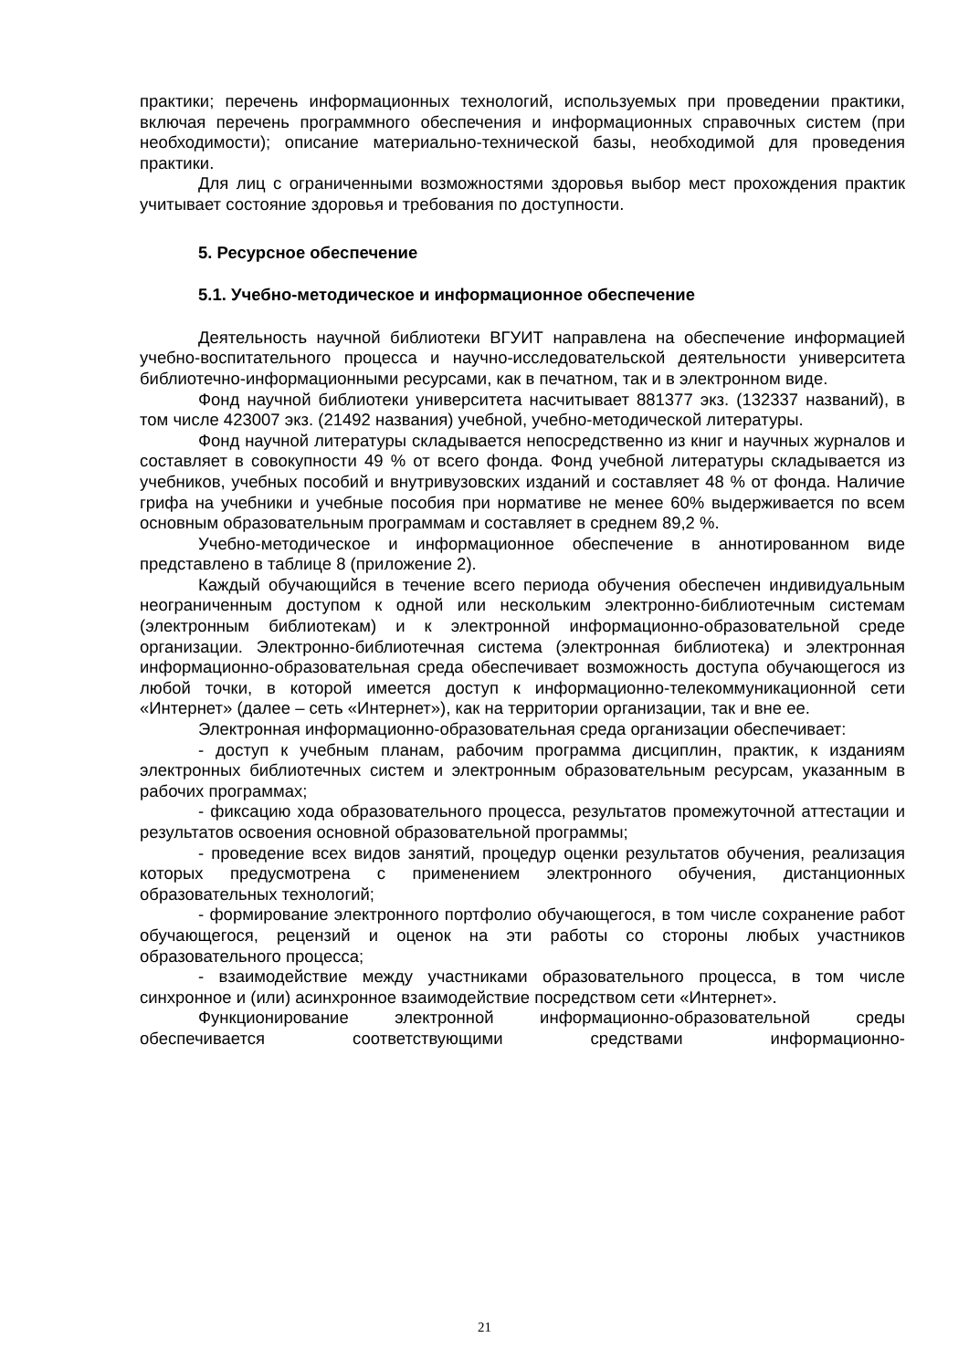практики; перечень информационных технологий, используемых при проведении практики, включая перечень программного обеспечения и информационных справочных систем (при необходимости); описание материально-технической базы, необходимой для проведения практики.
Для лиц с ограниченными возможностями здоровья выбор мест прохождения практик учитывает состояние здоровья и требования по доступности.
5. Ресурсное обеспечение
5.1. Учебно-методическое и информационное обеспечение
Деятельность научной библиотеки ВГУИТ направлена на обеспечение информацией учебно-воспитательного процесса и научно-исследовательской деятельности университета библиотечно-информационными ресурсами, как в печатном, так и в электронном виде.
Фонд научной библиотеки университета насчитывает 881377 экз. (132337 названий), в том числе 423007 экз. (21492 названия) учебной, учебно-методической литературы.
Фонд научной литературы складывается непосредственно из книг и научных журналов и составляет в совокупности 49 % от всего фонда. Фонд учебной литературы складывается из учебников, учебных пособий и внутривузовских изданий и составляет 48 % от фонда. Наличие грифа на учебники и учебные пособия при нормативе не менее 60% выдерживается по всем основным образовательным программам и составляет в среднем 89,2 %.
Учебно-методическое и информационное обеспечение в аннотированном виде представлено в таблице 8 (приложение 2).
Каждый обучающийся в течение всего периода обучения обеспечен индивидуальным неограниченным доступом к одной или нескольким электронно-библиотечным системам (электронным библиотекам) и к электронной информационно-образовательной среде организации. Электронно-библиотечная система (электронная библиотека) и электронная информационно-образовательная среда обеспечивает возможность доступа обучающегося из любой точки, в которой имеется доступ к информационно-телекоммуникационной сети «Интернет» (далее – сеть «Интернет»), как на территории организации, так и вне ее.
Электронная информационно-образовательная среда организации обеспечивает:
- доступ к учебным планам, рабочим программа дисциплин, практик, к изданиям электронных библиотечных систем и электронным образовательным ресурсам, указанным в рабочих программах;
- фиксацию хода образовательного процесса, результатов промежуточной аттестации и результатов освоения основной образовательной программы;
- проведение всех видов занятий, процедур оценки результатов обучения, реализация которых предусмотрена с применением электронного обучения, дистанционных образовательных технологий;
- формирование электронного портфолио обучающегося, в том числе сохранение работ обучающегося, рецензий и оценок на эти работы со стороны любых участников образовательного процесса;
- взаимодействие между участниками образовательного процесса, в том числе синхронное и (или) асинхронное взаимодействие посредством сети «Интернет».
Функционирование электронной информационно-образовательной среды обеспечивается соответствующими средствами информационно-
21